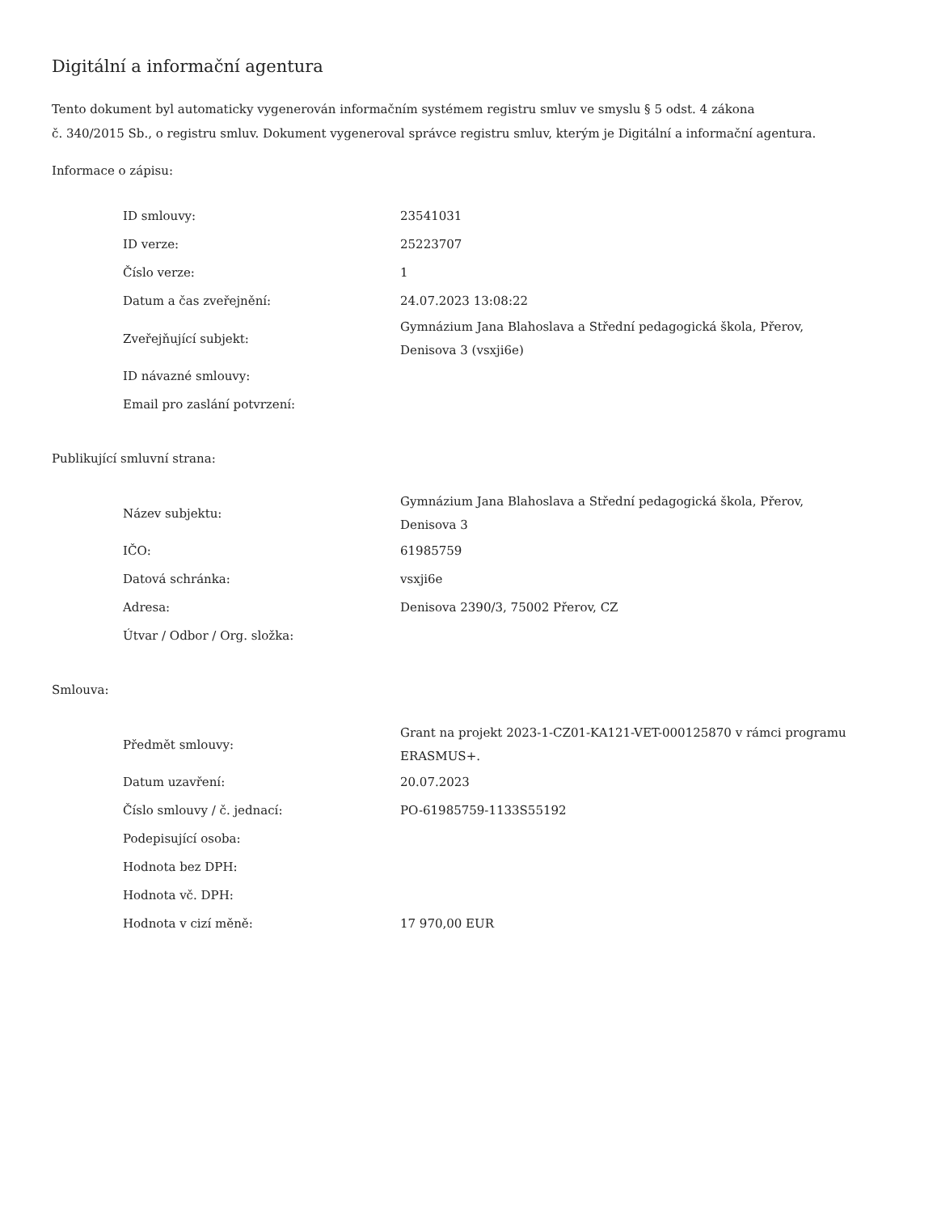Digitální a informační agentura
Tento dokument byl automaticky vygenerován informačním systémem registru smluv ve smyslu § 5 odst. 4 zákona
č. 340/2015 Sb., o registru smluv. Dokument vygeneroval správce registru smluv, kterým je Digitální a informační agentura.
Informace o zápisu:
| ID smlouvy: | 23541031 |
| ID verze: | 25223707 |
| Číslo verze: | 1 |
| Datum a čas zveřejnění: | 24.07.2023 13:08:22 |
| Zveřejňující subjekt: | Gymnázium Jana Blahoslava a Střední pedagogická škola, Přerov, Denisova 3 (vsxji6e) |
| ID návazné smlouvy: | |
| Email pro zaslání potvrzení: | |
Publikující smluvní strana:
| Název subjektu: | Gymnázium Jana Blahoslava a Střední pedagogická škola, Přerov, Denisova 3 |
| IČO: | 61985759 |
| Datová schránka: | vsxji6e |
| Adresa: | Denisova 2390/3, 75002 Přerov, CZ |
| Útvar / Odbor / Org. složka: | |
Smlouva:
| Předmět smlouvy: | Grant na projekt 2023-1-CZ01-KA121-VET-000125870 v rámci programu ERASMUS+. |
| Datum uzavření: | 20.07.2023 |
| Číslo smlouvy / č. jednací: | PO-61985759-1133S55192 |
| Podepisující osoba: | |
| Hodnota bez DPH: | |
| Hodnota vč. DPH: | |
| Hodnota v cizí měně: | 17 970,00 EUR |